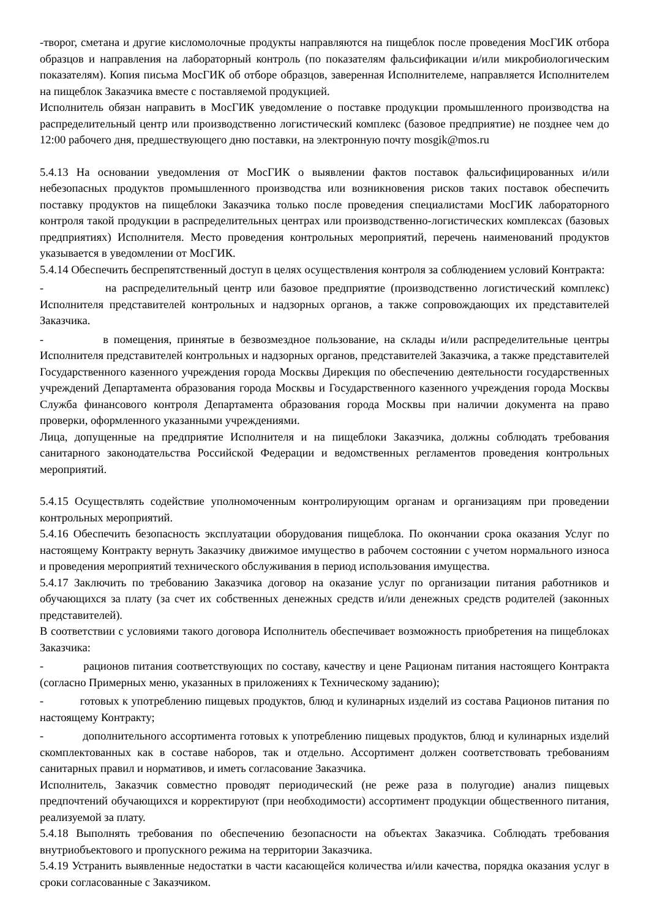-творог, сметана и другие кисломолочные продукты направляются на пищеблок после проведения МосГИК отбора образцов и направления на лабораторный контроль (по показателям фальсификации и/или микробиологическим показателям). Копия письма МосГИК об отборе образцов, заверенная Исполнителеме, направляется Исполнителем на пищеблок Заказчика вместе с поставляемой продукцией.
Исполнитель обязан направить в МосГИК уведомление о поставке продукции промышленного производства на распределительный центр или производственно логистический комплекс (базовое предприятие) не позднее чем до 12:00 рабочего дня, предшествующего дню поставки, на электронную почту mosgik@mos.ru
5.4.13 На основании уведомления от МосГИК о выявлении фактов поставок фальсифицированных и/или небезопасных продуктов промышленного производства или возникновения рисков таких поставок обеспечить поставку продуктов на пищеблоки Заказчика только после проведения специалистами МосГИК лабораторного контроля такой продукции в распределительных центрах или производственно-логистических комплексах (базовых предприятиях) Исполнителя. Место проведения контрольных мероприятий, перечень наименований продуктов указывается в уведомлении от МосГИК.
5.4.14 Обеспечить беспрепятственный доступ в целях осуществления контроля за соблюдением условий Контракта:
- на распределительный центр или базовое предприятие (производственно логистический комплекс) Исполнителя представителей контрольных и надзорных органов, а также сопровождающих их представителей Заказчика.
- в помещения, принятые в безвозмездное пользование, на склады и/или распределительные центры Исполнителя представителей контрольных и надзорных органов, представителей Заказчика, а также представителей Государственного казенного учреждения города Москвы Дирекция по обеспечению деятельности государственных учреждений Департамента образования города Москвы и Государственного казенного учреждения города Москвы Служба финансового контроля Департамента образования города Москвы при наличии документа на право проверки, оформленного указанными учреждениями.
Лица, допущенные на предприятие Исполнителя и на пищеблоки Заказчика, должны соблюдать требования санитарного законодательства Российской Федерации и ведомственных регламентов проведения контрольных мероприятий.
5.4.15 Осуществлять содействие уполномоченным контролирующим органам и организациям при проведении контрольных мероприятий.
5.4.16 Обеспечить безопасность эксплуатации оборудования пищеблока. По окончании срока оказания Услуг по настоящему Контракту вернуть Заказчику движимое имущество в рабочем состоянии с учетом нормального износа и проведения мероприятий технического обслуживания в период использования имущества.
5.4.17 Заключить по требованию Заказчика договор на оказание услуг по организации питания работников и обучающихся за плату (за счет их собственных денежных средств и/или денежных средств родителей (законных представителей).
В соответствии с условиями такого договора Исполнитель обеспечивает возможность приобретения на пищеблоках Заказчика:
- рационов питания соответствующих по составу, качеству и цене Рационам питания настоящего Контракта (согласно Примерных меню, указанных в приложениях к Техническому заданию);
- готовых к употреблению пищевых продуктов, блюд и кулинарных изделий из состава Рационов питания по настоящему Контракту;
- дополнительного ассортимента готовых к употреблению пищевых продуктов, блюд и кулинарных изделий скомплектованных как в составе наборов, так и отдельно. Ассортимент должен соответствовать требованиям санитарных правил и нормативов, и иметь согласование Заказчика.
Исполнитель, Заказчик совместно проводят периодический (не реже раза в полугодие) анализ пищевых предпочтений обучающихся и корректируют (при необходимости) ассортимент продукции общественного питания, реализуемой за плату.
5.4.18 Выполнять требования по обеспечению безопасности на объектах Заказчика. Соблюдать требования внутриобъектового и пропускного режима на территории Заказчика.
5.4.19 Устранить выявленные недостатки в части касающейся количества и/или качества, порядка оказания услуг в сроки согласованные с Заказчиком.